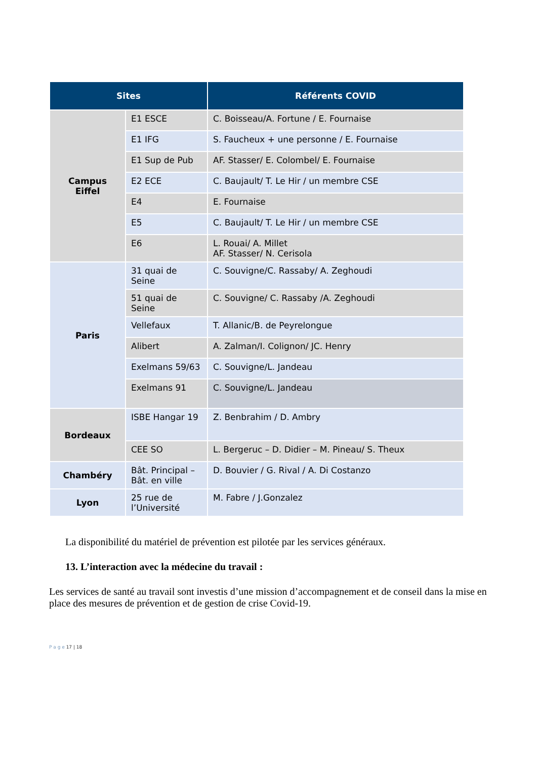| Sites | | Référents COVID |
| --- | --- | --- |
| Campus Eiffel | E1 ESCE | C. Boisseau/A. Fortune / E. Fournaise |
| | E1 IFG | S. Faucheux + une personne / E. Fournaise |
| | E1 Sup de Pub | AF. Stasser/ E. Colombel/ E. Fournaise |
| | E2 ECE | C. Baujault/ T. Le Hir / un membre CSE |
| | E4 | E. Fournaise |
| | E5 | C. Baujault/ T. Le Hir / un membre CSE |
| | E6 | L. Rouai/ A. Millet AF. Stasser/ N. Cerisola |
| Paris | 31 quai de Seine | C. Souvigne/C. Rassaby/ A. Zeghoudi |
| | 51 quai de Seine | C. Souvigne/ C. Rassaby /A. Zeghoudi |
| | Vellefaux | T. Allanic/B. de Peyrelongue |
| | Alibert | A. Zalman/I. Colignon/ JC. Henry |
| | Exelmans 59/63 | C. Souvigne/L. Jandeau |
| | Exelmans 91 | C. Souvigne/L. Jandeau |
| Bordeaux | ISBE Hangar 19 | Z. Benbrahim / D. Ambry |
| | CEE SO | L. Bergeruc – D. Didier – M. Pineau/ S. Theux |
| Chambéry | Bât. Principal – Bât. en ville | D. Bouvier / G. Rival / A. Di Costanzo |
| Lyon | 25 rue de l’Université | M. Fabre / J.Gonzalez |
La disponibilité du matériel de prévention est pilotée par les services généraux.
13. L’interaction avec la médecine du travail :
Les services de santé au travail sont investis d’une mission d’accompagnement et de conseil dans la mise en place des mesures de prévention et de gestion de crise Covid-19.
P a g e 17 | 18